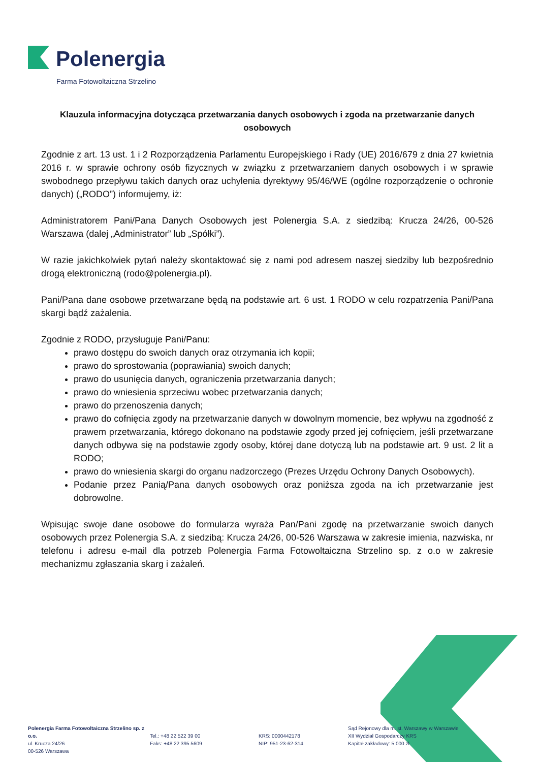Polenergia
Farma Fotowoltaiczna Strzelino
Klauzula informacyjna dotycząca przetwarzania danych osobowych i zgoda na przetwarzanie danych osobowych
Zgodnie z art. 13 ust. 1 i 2 Rozporządzenia Parlamentu Europejskiego i Rady (UE) 2016/679 z dnia 27 kwietnia 2016 r. w sprawie ochrony osób fizycznych w związku z przetwarzaniem danych osobowych i w sprawie swobodnego przepływu takich danych oraz uchylenia dyrektywy 95/46/WE (ogólne rozporządzenie o ochronie danych) („RODO”) informujemy, iż:
Administratorem Pani/Pana Danych Osobowych jest Polenergia S.A. z siedzibą: Krucza 24/26, 00-526 Warszawa (dalej „Administrator” lub „Spółki”).
W razie jakichkolwiek pytań należy skontaktować się z nami pod adresem naszej siedziby lub bezpośrednio drogą elektroniczną (rodo@polenergia.pl).
Pani/Pana dane osobowe przetwarzane będą na podstawie art. 6 ust. 1 RODO w celu rozpatrzenia Pani/Pana skargi bądź zażalenia.
Zgodnie z RODO, przysługuje Pani/Panu:
prawo dostępu do swoich danych oraz otrzymania ich kopii;
prawo do sprostowania (poprawiania) swoich danych;
prawo do usunięcia danych, ograniczenia przetwarzania danych;
prawo do wniesienia sprzeciwu wobec przetwarzania danych;
prawo do przenoszenia danych;
prawo do cofnięcia zgody na przetwarzanie danych w dowolnym momencie, bez wpływu na zgodność z prawem przetwarzania, którego dokonano na podstawie zgody przed jej cofnięciem, jeśli przetwarzane danych odbywa się na podstawie zgody osoby, której dane dotyczą lub na podstawie art. 9 ust. 2 lit a RODO;
prawo do wniesienia skargi do organu nadzorczego (Prezes Urzędu Ochrony Danych Osobowych).
Podanie przez Panią/Pana danych osobowych oraz poniższa zgoda na ich przetwarzanie jest dobrowolne.
Wpisując swoje dane osobowe do formularza wyraża Pan/Pani zgodę na przetwarzanie swoich danych osobowych przez Polenergia S.A. z siedzibą: Krucza 24/26, 00-526 Warszawa w zakresie imienia, nazwiska, nr telefonu i adresu e-mail dla potrzeb Polenergia Farma Fotowoltaiczna Strzelino sp. z o.o w zakresie mechanizmu zgłaszania skarg i zażaleń.
Polenergia Farma Fotowoltaiczna Strzelino sp. z o.o.
ul. Krucza 24/26
00-526 Warszawa
Tel.: +48 22 522 39 00
Faks: +48 22 395 5609
KRS: 0000442178
NIP: 951-23-62-314
Sąd Rejonowy dla m. st. Warszawy w Warszawie
XII Wydział Gospodarczy KRS
Kapitał zakładowy: 5 000 zł